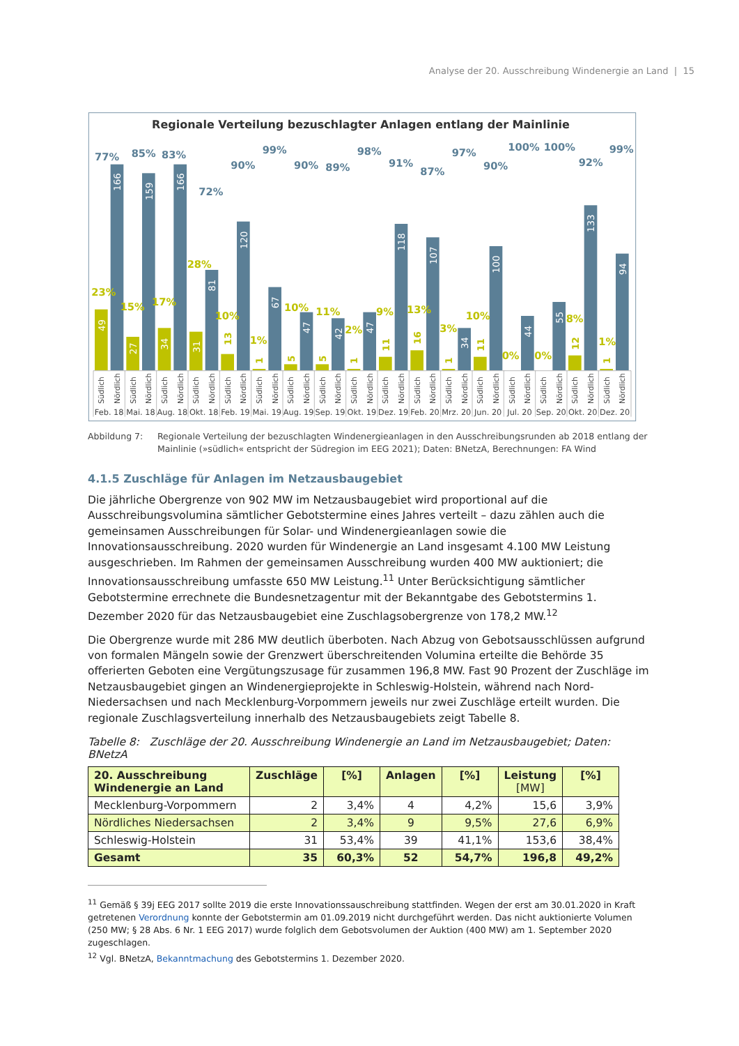Analyse der 20. Ausschreibung Windenergie an Land | 15
Regionale Verteilung bezuschlagter Anlagen entlang der Mainlinie
23%
77%
15%
85%
17%
83%
28%
72%
10%
90%
1%
99%
10%
90%
11%
89%
2%
98%
9%
91%
13%
87%
3%
97%
10%
90%
0%
100%
0%
100%
8%
92%
1%
99%
49
166
27
159
34
166
31
81
120
67
47
42
47
118
107
34
100
44
55
133
94
13
1
5
5
1
11
16
1
11
12
1
Südlich
Nördlich
Südlich
Nördlich
Südlich
Nördlich
Südlich
Nördlich
Südlich
Nördlich
Südlich
Nördlich
Südlich
Nördlich
Südlich
Nördlich
Südlich
Nördlich
Südlich
Nördlich
Südlich
Nördlich
Südlich
Nördlich
Südlich
Nördlich
Südlich
Nördlich
Südlich
Nördlich
Südlich
Nördlich
Südlich
Nördlich
Feb. 18
Mai. 18
Aug. 18
Okt. 18
Feb. 19
Mai. 19
Aug. 19
Sep. 19
Okt. 19
Dez. 19
Feb. 20
Mrz. 20
Jun. 20
Jul. 20
Sep. 20
Okt. 20
Dez. 20
Abbildung 7: Regionale Verteilung der bezuschlagten Windenergieanlagen in den Ausschreibungsrunden ab 2018 entlang der Mainlinie (»südlich« entspricht der Südregion im EEG 2021); Daten: BNetzA, Berechnungen: FA Wind
4.1.5 Zuschläge für Anlagen im Netzausbaugebiet
Die jährliche Obergrenze von 902 MW im Netzausbaugebiet wird proportional auf die Ausschreibungsvolumina sämtlicher Gebotstermine eines Jahres verteilt – dazu zählen auch die gemeinsamen Ausschreibungen für Solar- und Windenergieanlagen sowie die Innovationsausschreibung. 2020 wurden für Windenergie an Land insgesamt 4.100 MW Leistung ausgeschrieben. Im Rahmen der gemeinsamen Ausschreibung wurden 400 MW auktioniert; die Innovationsausschreibung umfasste 650 MW Leistung.<sup>11</sup> Unter Berücksichtigung sämtlicher Gebotstermine errechnete die Bundesnetzagentur mit der Bekanntgabe des Gebotstermins 1. Dezember 2020 für das Netzausbaugebiet eine Zuschlagsobergrenze von 178,2 MW.<sup>12</sup>
Die Obergrenze wurde mit 286 MW deutlich überboten. Nach Abzug von Gebotsausschlüssen aufgrund von formalen Mängeln sowie der Grenzwert überschreitenden Volumina erteilte die Behörde 35 offerierten Geboten eine Vergütungszusage für zusammen 196,8 MW. Fast 90 Prozent der Zuschläge im Netzausbaugebiet gingen an Windenergieprojekte in Schleswig-Holstein, während nach Nord-Niedersachsen und nach Mecklenburg-Vorpommern jeweils nur zwei Zuschläge erteilt wurden. Die regionale Zuschlagsverteilung innerhalb des Netzausbaugebiets zeigt Tabelle 8.
Tabelle 8: Zuschläge der 20. Ausschreibung Windenergie an Land im Netzausbaugebiet; Daten: BNetzA
| 20. Ausschreibung Windenergie an Land | Zuschläge | [%] | Anlagen | [%] | Leistung [MW] | [%] |
| --- | --- | --- | --- | --- | --- | --- |
| Mecklenburg-Vorpommern | 2 | 3,4% | 4 | 4,2% | 15,6 | 3,9% |
| Nördliches Niedersachsen | 2 | 3,4% | 9 | 9,5% | 27,6 | 6,9% |
| Schleswig-Holstein | 31 | 53,4% | 39 | 41,1% | 153,6 | 38,4% |
| Gesamt | 35 | 60,3% | 52 | 54,7% | 196,8 | 49,2% |
<sup>11</sup> Gemäß § 39j EEG 2017 sollte 2019 die erste Innovationssauschreibung stattfinden. Wegen der erst am 30.01.2020 in Kraft getretenen Verordnung konnte der Gebotstermin am 01.09.2019 nicht durchgeführt werden. Das nicht auktionierte Volumen (250 MW; § 28 Abs. 6 Nr. 1 EEG 2017) wurde folglich dem Gebotsvolumen der Auktion (400 MW) am 1. September 2020 zugeschlagen.
<sup>12</sup> Vgl. BNetzA, Bekanntmachung des Gebotstermins 1. Dezember 2020.